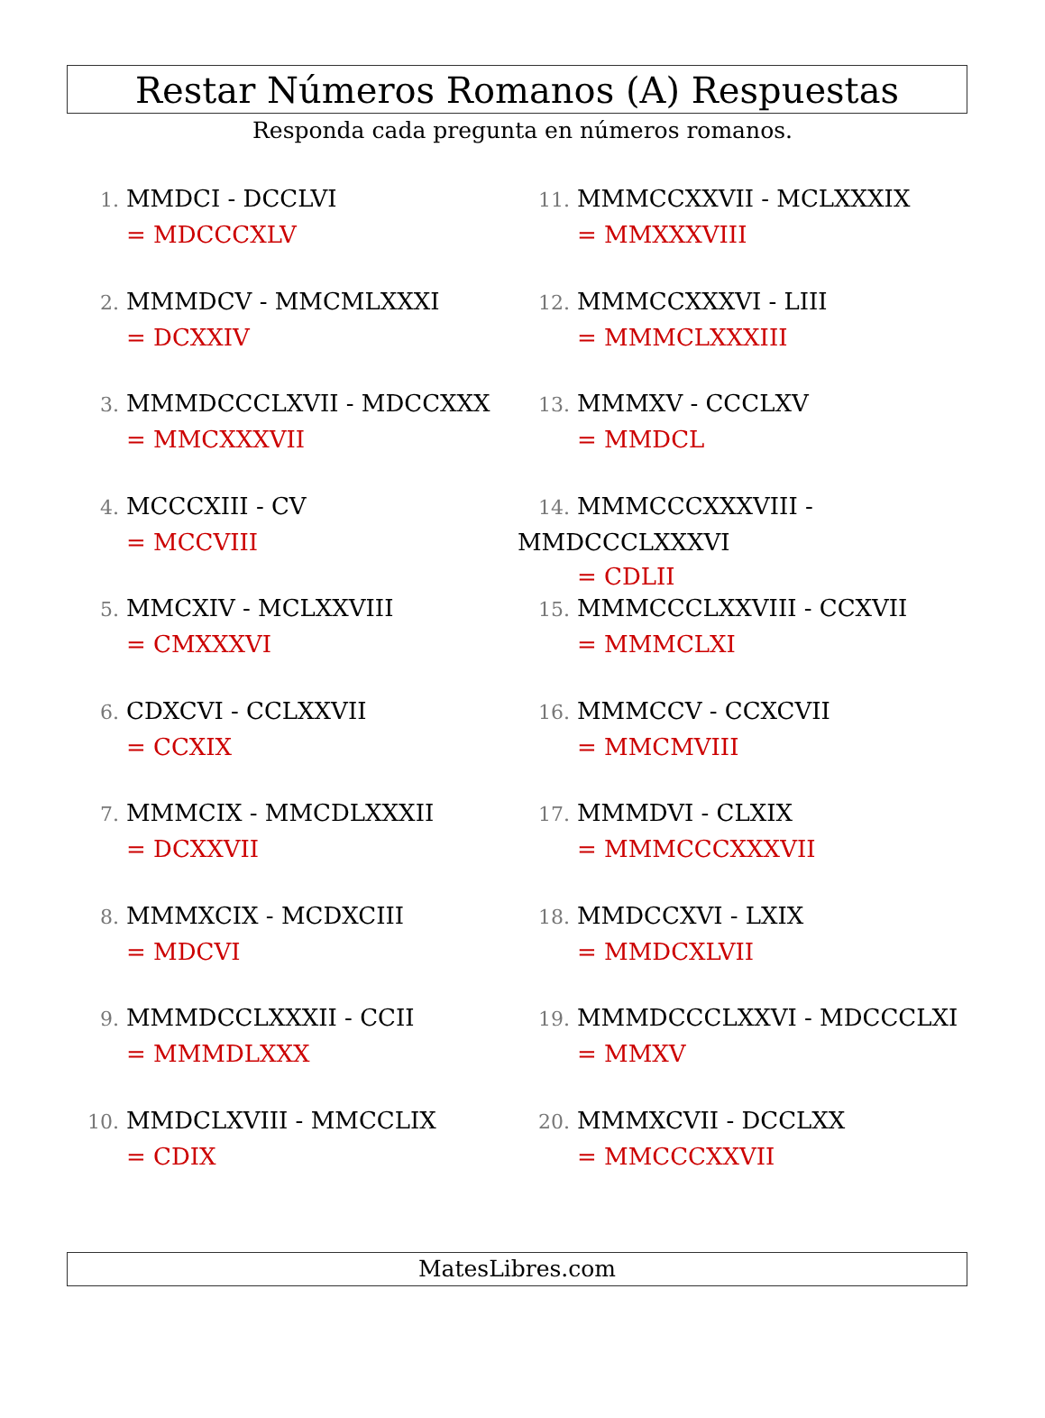Restar Números Romanos (A) Respuestas
Responda cada pregunta en números romanos.
1. MMDCI - DCCLVI
= MDCCCXLV
2. MMMDCV - MMCMLXXXI
= DCXXIV
3. MMMDCCCLXVII - MDCCXXX
= MMCXXXVII
4. MCCCXIII - CV
= MCCVIII
5. MMCXIV - MCLXXVIII
= CMXXXVI
6. CDXCVI - CCLXXVII
= CCXIX
7. MMMCIX - MMCDLXXXII
= DCXXVII
8. MMMXCIX - MCDXCIII
= MDCVI
9. MMMDCCLXXXII - CCII
= MMMDLXXX
10. MMDCLXVIII - MMCCLIX
= CDIX
11. MMMCCXXVII - MCLXXXIX
= MMXXXVIII
12. MMMCCXXXVI - LIII
= MMMCLXXXIII
13. MMMXV - CCCLXV
= MMDCL
14. MMMCCCXXXVIII - MMDCCCLXXXVI
= CDLII
15. MMMCCCLXXVIII - CCXVII
= MMMCLXI
16. MMMCCV - CCXCVII
= MMCMVIII
17. MMMDVI - CLXIX
= MMMCCCXXXVII
18. MMDCCXVI - LXIX
= MMDCXLVII
19. MMMDCCCLXXVI - MDCCCLXI
= MMXV
20. MMMXCVII - DCCLXX
= MMCCCXXVII
MatesLibres.com